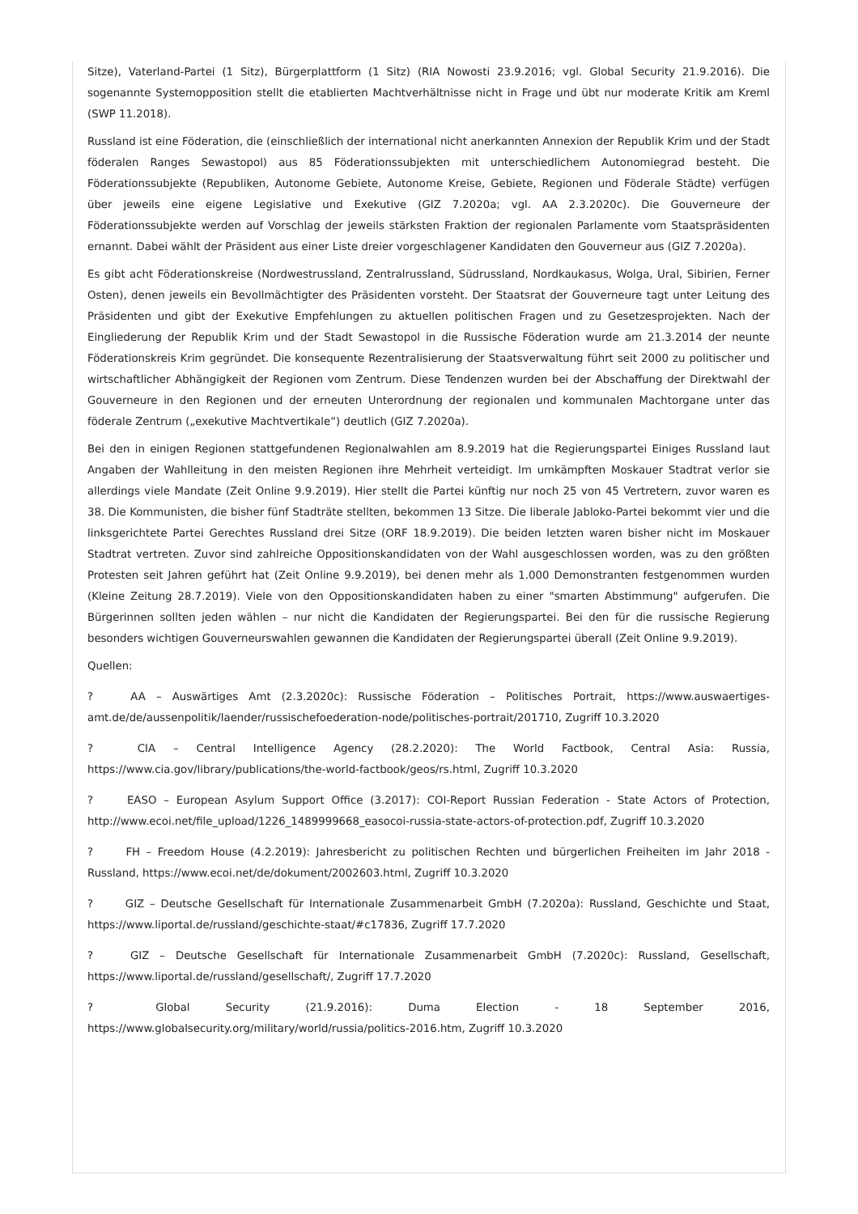Sitze), Vaterland-Partei (1 Sitz), Bürgerplattform (1 Sitz) (RIA Nowosti 23.9.2016; vgl. Global Security 21.9.2016). Die sogenannte Systemopposition stellt die etablierten Machtverhältnisse nicht in Frage und übt nur moderate Kritik am Kreml (SWP 11.2018).
Russland ist eine Föderation, die (einschließlich der international nicht anerkannten Annexion der Republik Krim und der Stadt föderalen Ranges Sewastopol) aus 85 Föderationssubjekten mit unterschiedlichem Autonomiegrad besteht. Die Föderationssubjekte (Republiken, Autonome Gebiete, Autonome Kreise, Gebiete, Regionen und Föderale Städte) verfügen über jeweils eine eigene Legislative und Exekutive (GIZ 7.2020a; vgl. AA 2.3.2020c). Die Gouverneure der Föderationssubjekte werden auf Vorschlag der jeweils stärksten Fraktion der regionalen Parlamente vom Staatspräsidenten ernannt. Dabei wählt der Präsident aus einer Liste dreier vorgeschlagener Kandidaten den Gouverneur aus (GIZ 7.2020a).
Es gibt acht Föderationskreise (Nordwestrussland, Zentralrussland, Südrussland, Nordkaukasus, Wolga, Ural, Sibirien, Ferner Osten), denen jeweils ein Bevollmächtigter des Präsidenten vorsteht. Der Staatsrat der Gouverneure tagt unter Leitung des Präsidenten und gibt der Exekutive Empfehlungen zu aktuellen politischen Fragen und zu Gesetzesprojekten. Nach der Eingliederung der Republik Krim und der Stadt Sewastopol in die Russische Föderation wurde am 21.3.2014 der neunte Föderationskreis Krim gegründet. Die konsequente Rezentralisierung der Staatsverwaltung führt seit 2000 zu politischer und wirtschaftlicher Abhängigkeit der Regionen vom Zentrum. Diese Tendenzen wurden bei der Abschaffung der Direktwahl der Gouverneure in den Regionen und der erneuten Unterordnung der regionalen und kommunalen Machtorgane unter das föderale Zentrum („exekutive Machtvertikale“) deutlich (GIZ 7.2020a).
Bei den in einigen Regionen stattgefundenen Regionalwahlen am 8.9.2019 hat die Regierungspartei Einiges Russland laut Angaben der Wahlleitung in den meisten Regionen ihre Mehrheit verteidigt. Im umkämpften Moskauer Stadtrat verlor sie allerdings viele Mandate (Zeit Online 9.9.2019). Hier stellt die Partei künftig nur noch 25 von 45 Vertretern, zuvor waren es 38. Die Kommunisten, die bisher fünf Stadträte stellten, bekommen 13 Sitze. Die liberale Jabloko-Partei bekommt vier und die linksgerichtete Partei Gerechtes Russland drei Sitze (ORF 18.9.2019). Die beiden letzten waren bisher nicht im Moskauer Stadtrat vertreten. Zuvor sind zahlreiche Oppositionskandidaten von der Wahl ausgeschlossen worden, was zu den größten Protesten seit Jahren geführt hat (Zeit Online 9.9.2019), bei denen mehr als 1.000 Demonstranten festgenommen wurden (Kleine Zeitung 28.7.2019). Viele von den Oppositionskandidaten haben zu einer "smarten Abstimmung" aufgerufen. Die Bürgerinnen sollten jeden wählen – nur nicht die Kandidaten der Regierungspartei. Bei den für die russische Regierung besonders wichtigen Gouverneurswahlen gewannen die Kandidaten der Regierungspartei überall (Zeit Online 9.9.2019).
Quellen:
? AA – Auswärtiges Amt (2.3.2020c): Russische Föderation – Politisches Portrait, https://www.auswaertiges-amt.de/de/aussenpolitik/laender/russischefoederation-node/politisches-portrait/201710, Zugriff 10.3.2020
? CIA – Central Intelligence Agency (28.2.2020): The World Factbook, Central Asia: Russia, https://www.cia.gov/library/publications/the-world-factbook/geos/rs.html, Zugriff 10.3.2020
? EASO – European Asylum Support Office (3.2017): COI-Report Russian Federation - State Actors of Protection, http://www.ecoi.net/file_upload/1226_1489999668_easocoi-russia-state-actors-of-protection.pdf, Zugriff 10.3.2020
? FH – Freedom House (4.2.2019): Jahresbericht zu politischen Rechten und bürgerlichen Freiheiten im Jahr 2018 - Russland, https://www.ecoi.net/de/dokument/2002603.html, Zugriff 10.3.2020
? GIZ – Deutsche Gesellschaft für Internationale Zusammenarbeit GmbH (7.2020a): Russland, Geschichte und Staat, https://www.liportal.de/russland/geschichte-staat/#c17836, Zugriff 17.7.2020
? GIZ – Deutsche Gesellschaft für Internationale Zusammenarbeit GmbH (7.2020c): Russland, Gesellschaft, https://www.liportal.de/russland/gesellschaft/, Zugriff 17.7.2020
? Global Security (21.9.2016): Duma Election - 18 September 2016, https://www.globalsecurity.org/military/world/russia/politics-2016.htm, Zugriff 10.3.2020